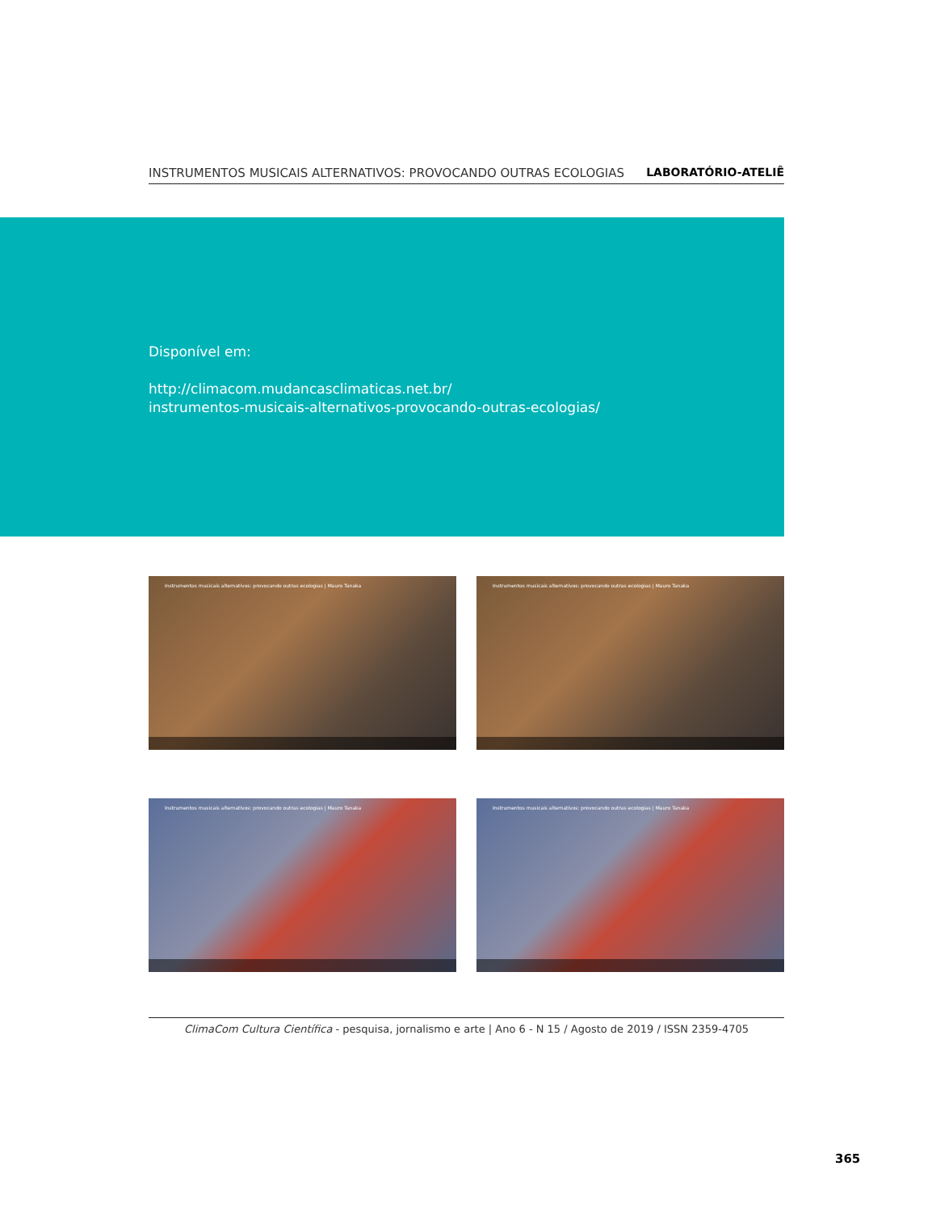INSTRUMENTOS MUSICAIS ALTERNATIVOS: PROVOCANDO OUTRAS ECOLOGIAS LABORATÓRIO-ATELIÊ
Disponível em:
http://climacom.mudancasclimaticas.net.br/
instrumentos-musicais-alternativos-provocando-outras-ecologias/
Instrumentos musicais alternativos: provocando outras ecologias | Mauro Tanaka
Instrumentos musicais alternativos: provocando outras ecologias | Mauro Tanaka
Instrumentos musicais alternativos: provocando outras ecologias | Mauro Tanaka
Instrumentos musicais alternativos: provocando outras ecologias | Mauro Tanaka
ClimaCom Cultura Científica - pesquisa, jornalismo e arte | Ano 6 - N 15 / Agosto de 2019 / ISSN 2359-4705
365